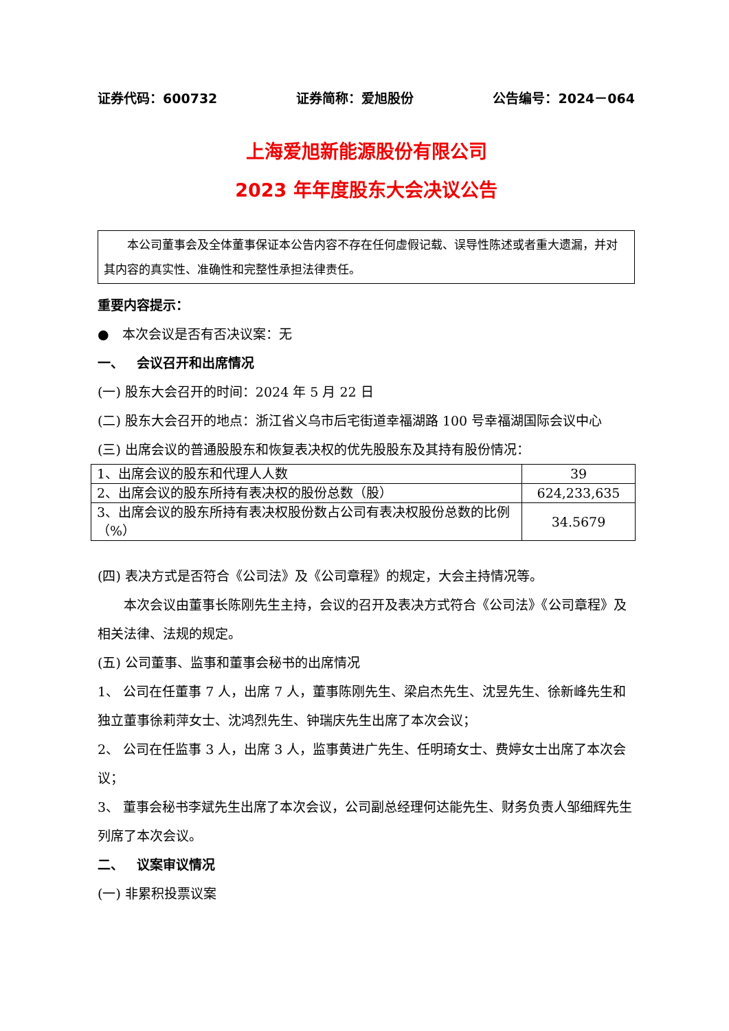证券代码：600732 证券简称：爱旭股份 公告编号：2024－064
上海爱旭新能源股份有限公司
2023 年年度股东大会决议公告
  本公司董事会及全体董事保证本公告内容不存在任何虚假记载、误导性陈述或者重大遗漏，并对其内容的真实性、准确性和完整性承担法律责任。
重要内容提示：
● 本次会议是否有否决议案：无
一、 会议召开和出席情况
(一) 股东大会召开的时间：2024 年 5 月 22 日
(二) 股东大会召开的地点：浙江省义乌市后宅街道幸福湖路 100 号幸福湖国际会议中心
(三) 出席会议的普通股股东和恢复表决权的优先股股东及其持有股份情况：
| 1、出席会议的股东和代理人人数 | 39 |
| 2、出席会议的股东所持有表决权的股份总数（股） | 624,233,635 |
| 3、出席会议的股东所持有表决权股份数占公司有表决权股份总数的比例（%） | 34.5679 |
(四) 表决方式是否符合《公司法》及《公司章程》的规定，大会主持情况等。
  本次会议由董事长陈刚先生主持，会议的召开及表决方式符合《公司法》《公司章程》及相关法律、法规的规定。
(五) 公司董事、监事和董事会秘书的出席情况
1、 公司在任董事 7 人，出席 7 人，董事陈刚先生、梁启杰先生、沈昱先生、徐新峰先生和独立董事徐莉萍女士、沈鸿烈先生、钟瑞庆先生出席了本次会议；
2、 公司在任监事 3 人，出席 3 人，监事黄进广先生、任明琦女士、费婷女士出席了本次会议；
3、 董事会秘书李斌先生出席了本次会议，公司副总经理何达能先生、财务负责人邹细辉先生列席了本次会议。
二、 议案审议情况
(一) 非累积投票议案